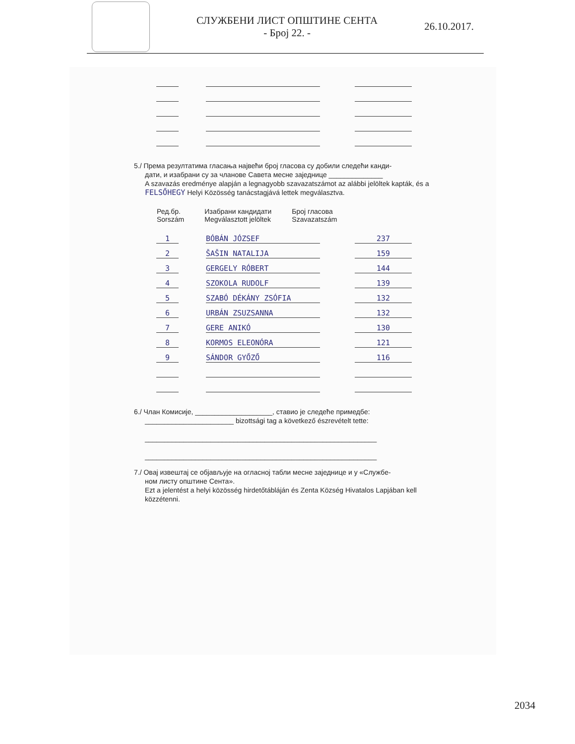СЛУЖБЕНИ ЛИСТ ОПШТИНЕ СЕНТА
- Број 22. -
26.10.2017.
5./ Према резултатима гласања највећи број гласова су добили следећи канди-
дати, и изабрани су за чланове Савета месне заједнице ______________
A szavazás eredménye alapján a legnagyobb szavazatszámot az alábbi jelöltek kapták, és a FELSŐHEGY Helyi Közösség tanácstagjává lettek megválasztva.
| Ред.бр. Sorszám | Изабрани кандидати Megválasztott jelöltek | Број гласова Szavazatszám |
| --- | --- | --- |
1
BÓBÁN JÓZSEF
237
2
ŠAŠIN NATALIJA
159
3
GERGELY RÓBERT
144
4
SZOKOLA RUDOLF
139
5
SZABÓ DÉKÁNY ZSÓFIA
132
6
URBÁN ZSUZSANNA
132
7
GERE ANIKÓ
130
8
KORMOS ELEONÓRA
121
9
SÁNDOR GYŐZŐ
116
6./ Члан Комисије, ____________________, ставио је следеће примедбе:
_______________________ bizottsági tag a következő észrevételt tette:
____________________________________________________________
____________________________________________________________
7./ Овај извештај се објављује на огласној табли месне заједнице и у «Службе-
ном листу општине Сента».
Ezt a jelentést a helyi közösség hirdetőtábláján és Zenta Község Hivatalos Lapjában kell közzétenni.
2034